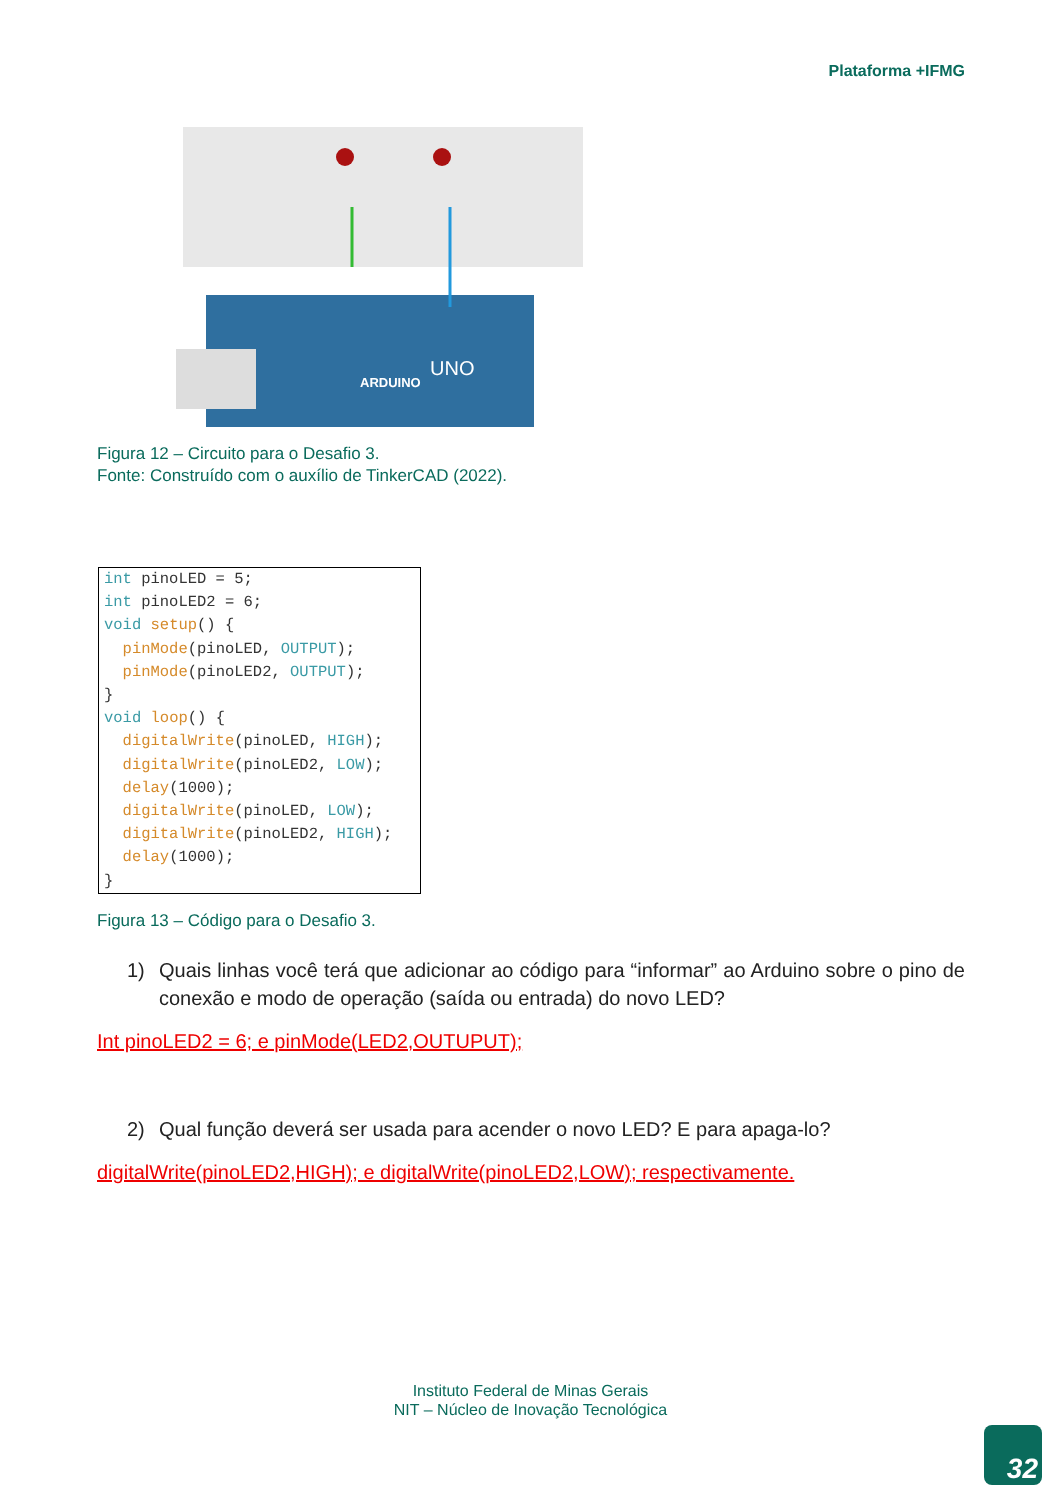Plataforma +IFMG
ARDUINO
UNO
Figura 12 – Circuito para o Desafio 3.
Fonte: Construído com o auxílio de TinkerCAD (2022).
int pinoLED = 5; int pinoLED2 = 6; void setup() { pinMode(pinoLED, OUTPUT); pinMode(pinoLED2, OUTPUT); } void loop() { digitalWrite(pinoLED, HIGH); digitalWrite(pinoLED2, LOW); delay(1000); digitalWrite(pinoLED, LOW); digitalWrite(pinoLED2, HIGH); delay(1000); }
Figura 13 – Código para o Desafio 3.
1) Quais linhas você terá que adicionar ao código para “informar” ao Arduino sobre o pino de conexão e modo de operação (saída ou entrada) do novo LED?
Int pinoLED2 = 6; e pinMode(LED2,OUTUPUT);
2) Qual função deverá ser usada para acender o novo LED? E para apaga-lo?
digitalWrite(pinoLED2,HIGH); e digitalWrite(pinoLED2,LOW); respectivamente.
Instituto Federal de Minas Gerais
NIT – Núcleo de Inovação Tecnológica
32